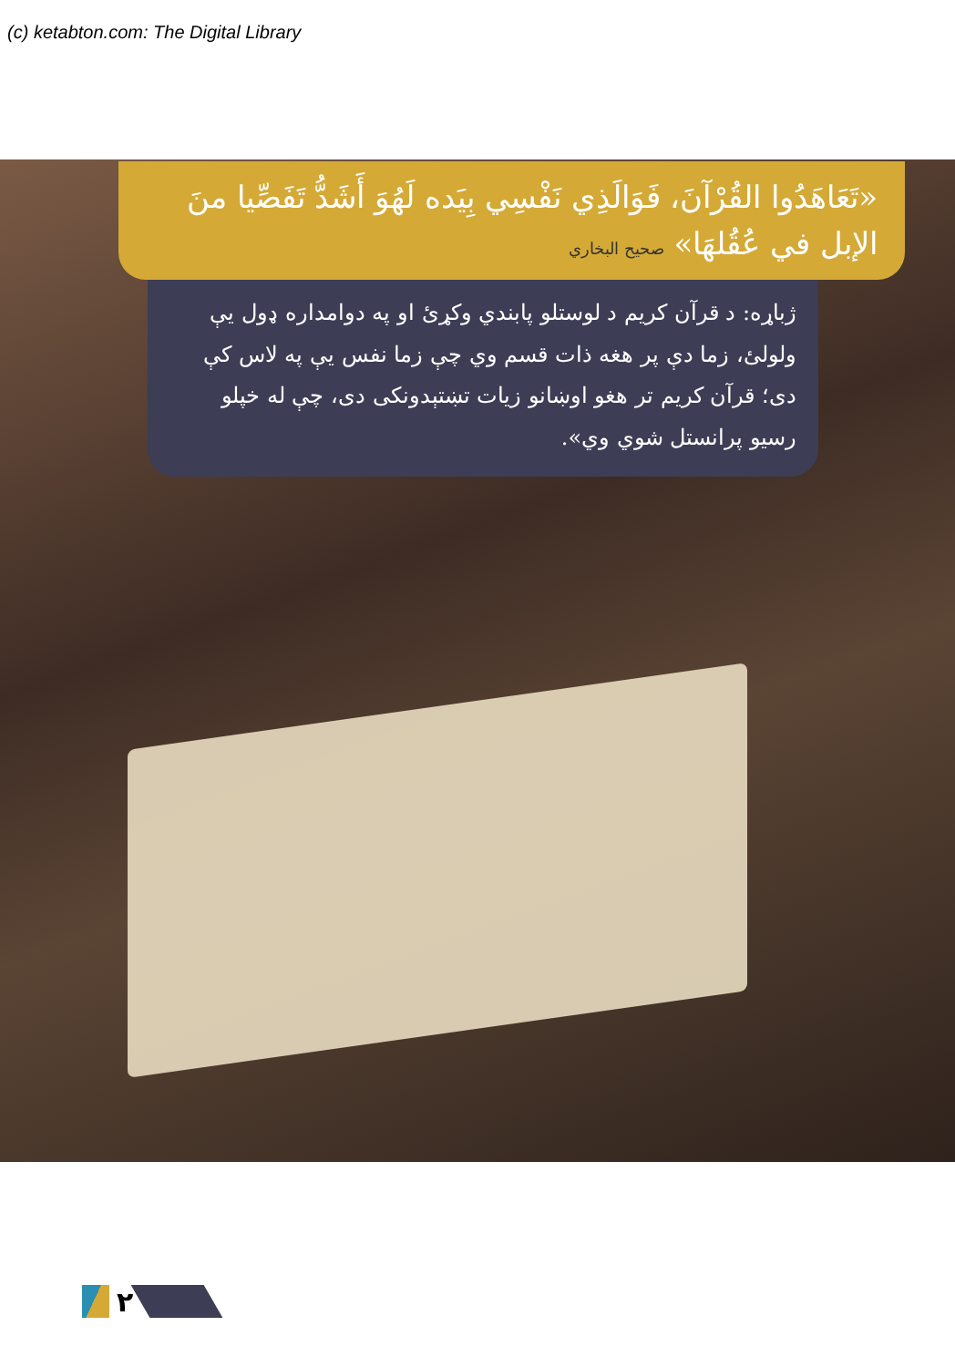(c) ketabton.com: The Digital Library
«تَعَاهَدُوا القُرْآنَ، فَوَالَذِي نَفْسِي بِيَده لَهُوَ أَشَدُّ تَفَصِّيا منَ الإبل في عُقُلهَا» صحيح البخاري
ژباړه: د قرآن کريم د لوستلو پابندي وکړئ او په دوامداره ډول يې ولولئ، زما دې پر هغه ذات قسم وي چې زما نفس يې په لاس کې دی؛ قرآن کريم تر هغو اوښانو زيات تښتېدونکی دی، چې له خپلو رسيو پرانستل شوي وي».
٢